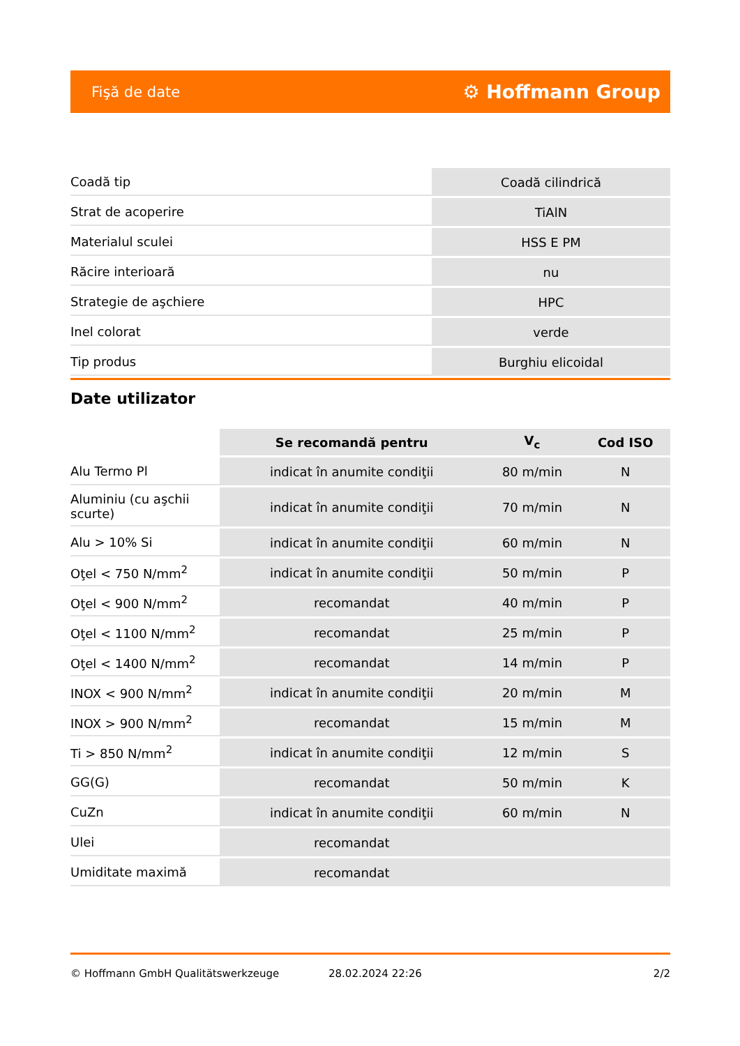Fişă de date ⚙ Hoffmann Group
| Coadă tip | Coadă cilindrică |
| Strat de acoperire | TiAlN |
| Materialul sculei | HSS E PM |
| Răcire interioară | nu |
| Strategie de aşchiere | HPC |
| Inel colorat | verde |
| Tip produs | Burghiu elicoidal |
Date utilizator
| | Se recomandă pentru | V<sub>c</sub> | Cod ISO |
| --- | --- | --- | --- |
| Alu Termo Pl | indicat în anumite condiţii | 80 m/min | N |
| Aluminiu (cu aşchii scurte) | indicat în anumite condiţii | 70 m/min | N |
| Alu > 10% Si | indicat în anumite condiţii | 60 m/min | N |
| Oţel < 750 N/mm<sup>2</sup> | indicat în anumite condiţii | 50 m/min | P |
| Oţel < 900 N/mm<sup>2</sup> | recomandat | 40 m/min | P |
| Oţel < 1100 N/mm<sup>2</sup> | recomandat | 25 m/min | P |
| Oţel < 1400 N/mm<sup>2</sup> | recomandat | 14 m/min | P |
| INOX < 900 N/mm<sup>2</sup> | indicat în anumite condiţii | 20 m/min | M |
| INOX > 900 N/mm<sup>2</sup> | recomandat | 15 m/min | M |
| Ti > 850 N/mm<sup>2</sup> | indicat în anumite condiţii | 12 m/min | S |
| GG(G) | recomandat | 50 m/min | K |
| CuZn | indicat în anumite condiţii | 60 m/min | N |
| Ulei | recomandat | | |
| Umiditate maximă | recomandat | | |
© Hoffmann GmbH Qualitätswerkzeuge 28.02.2024 22:26 2/2